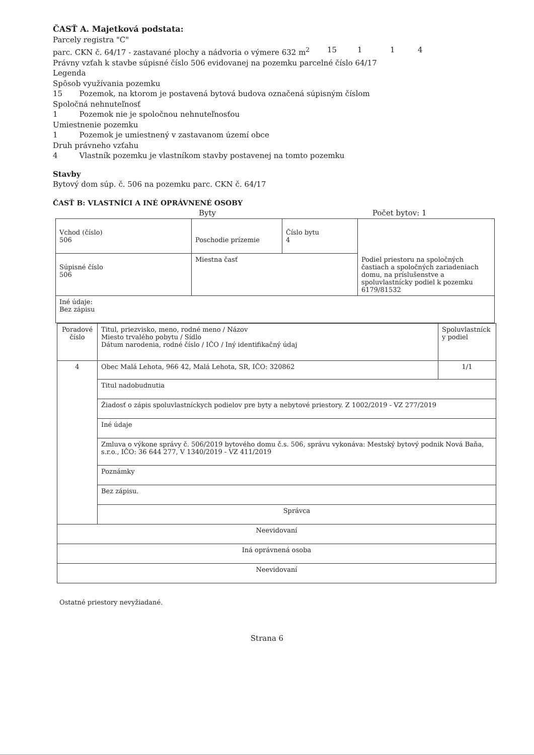ČASŤ A. Majetková podstata:
Parcely registra "C"
parc. CKN č. 64/17 - zastavané plochy a nádvoria o výmere 632 m<sup>2</sup> 15 1 1 4
Právny vzťah k stavbe súpisné číslo 506 evidovanej na pozemku parcelné číslo 64/17
Legenda
Spôsob využívania pozemku
15 Pozemok, na ktorom je postavená bytová budova označená súpisným číslom
Spoločná nehnuteľnosť
1 Pozemok nie je spoločnou nehnuteľnosťou
Umiestnenie pozemku
1 Pozemok je umiestnený v zastavanom území obce
Druh právneho vzťahu
4 Vlastník pozemku je vlastníkom stavby postavenej na tomto pozemku
Stavby
Bytový dom súp. č. 506 na pozemku parc. CKN č. 64/17
ČASŤ B: VLASTNÍCI A INÉ OPRÁVNENÉ OSOBY
Byty Počet bytov: 1
| Vchod (číslo) 506 | Poschodie prízemie | Číslo bytu 4 | Podiel priestoru na spoločných častiach a spoločných zariadeniach domu, na príslušenstve a spoluvlastnícky podiel k pozemku 6179/81532 |
| Súpisné číslo 506 | Miestna časť | | |
| Iné údaje: Bez zápisu | | | |
| Poradové číslo | Titul, priezvisko, meno, rodné meno / Názov Miesto trvalého pobytu / Sídlo Dátum narodenia, rodné číslo / IČO / Iný identifikačný údaj | Spoluvlastníck y podiel |
| 4 | Obec Malá Lehota, 966 42, Malá Lehota, SR, IČO: 320862 | 1/1 |
| | Titul nadobudnutia | |
| | Žiadosť o zápis spoluvlastníckych podielov pre byty a nebytové priestory. Z 1002/2019 - VZ 277/2019 | |
| | Iné údaje | |
| | Zmluva o výkone správy č. 506/2019 bytového domu č.s. 506, správu vykonáva: Mestský bytový podnik Nová Baňa, s.r.o., IČO: 36 644 277, V 1340/2019 - VZ 411/2019 | |
| | Poznámky | |
| | Bez zápisu. | |
| | Správca | |
| Neevidovaní | | |
| Iná oprávnená osoba | | |
| Neevidovaní | | |
Ostatné priestory nevyžiadané.
Strana 6